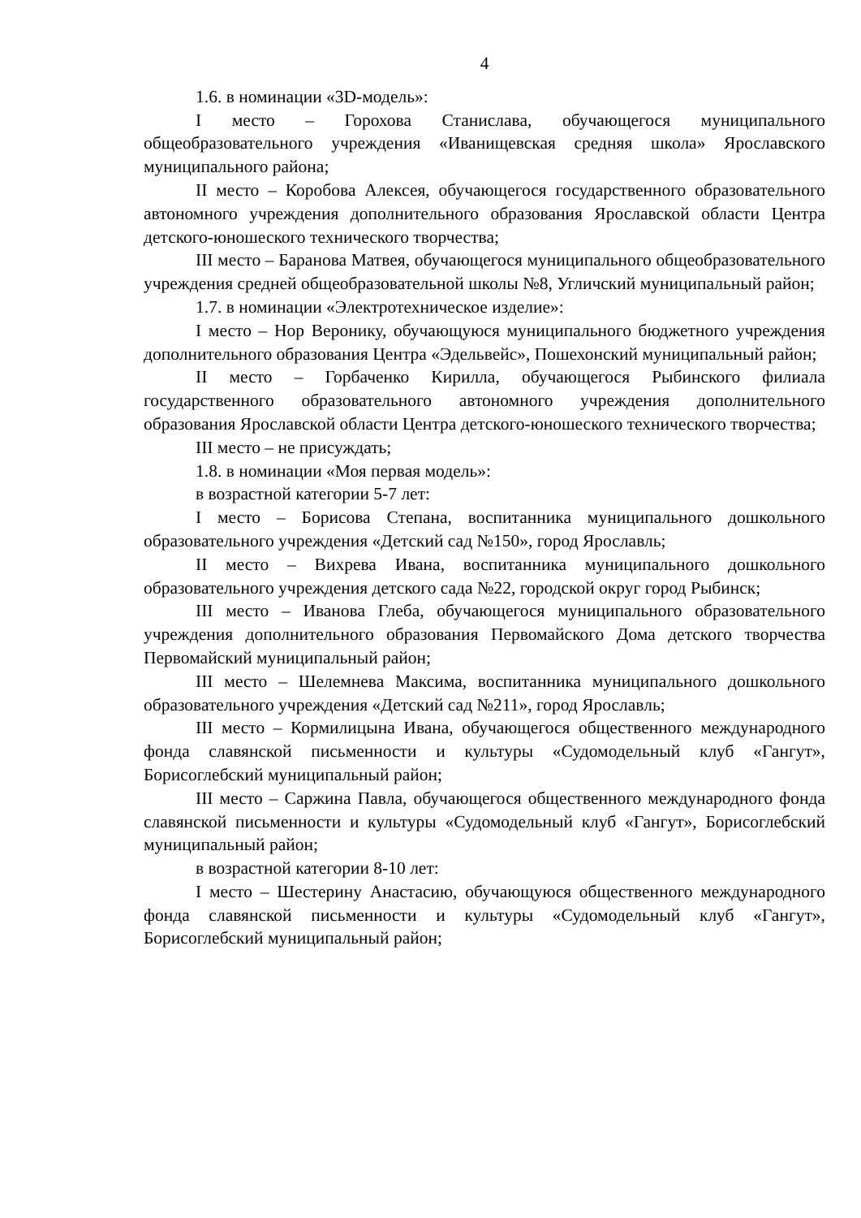4
1.6. в номинации «3D-модель»:
I место – Горохова Станислава, обучающегося муниципального общеобразовательного учреждения «Иванищевская средняя школа» Ярославского муниципального района;
II место – Коробова Алексея, обучающегося государственного образовательного автономного учреждения дополнительного образования Ярославской области Центра детского-юношеского технического творчества;
III место – Баранова Матвея, обучающегося муниципального общеобразовательного учреждения средней общеобразовательной школы №8, Угличский муниципальный район;
1.7. в номинации «Электротехническое изделие»:
I место – Нор Веронику, обучающуюся муниципального бюджетного учреждения дополнительного образования Центра «Эдельвейс», Пошехонский муниципальный район;
II место – Горбаченко Кирилла, обучающегося Рыбинского филиала государственного образовательного автономного учреждения дополнительного образования Ярославской области Центра детского-юношеского технического творчества;
III место – не присуждать;
1.8. в номинации «Моя первая модель»:
в возрастной категории 5-7 лет:
I место – Борисова Степана, воспитанника муниципального дошкольного образовательного учреждения «Детский сад №150», город Ярославль;
II место – Вихрева Ивана, воспитанника муниципального дошкольного образовательного учреждения детского сада №22, городской округ город Рыбинск;
III место – Иванова Глеба, обучающегося муниципального образовательного учреждения дополнительного образования Первомайского Дома детского творчества Первомайский муниципальный район;
III место – Шелемнева Максима, воспитанника муниципального дошкольного образовательного учреждения «Детский сад №211», город Ярославль;
III место – Кормилицына Ивана, обучающегося общественного международного фонда славянской письменности и культуры «Судомодельный клуб «Гангут», Борисоглебский муниципальный район;
III место – Саржина Павла, обучающегося общественного международного фонда славянской письменности и культуры «Судомодельный клуб «Гангут», Борисоглебский муниципальный район;
в возрастной категории 8-10 лет:
I место – Шестерину Анастасию, обучающуюся общественного международного фонда славянской письменности и культуры «Судомодельный клуб «Гангут», Борисоглебский муниципальный район;